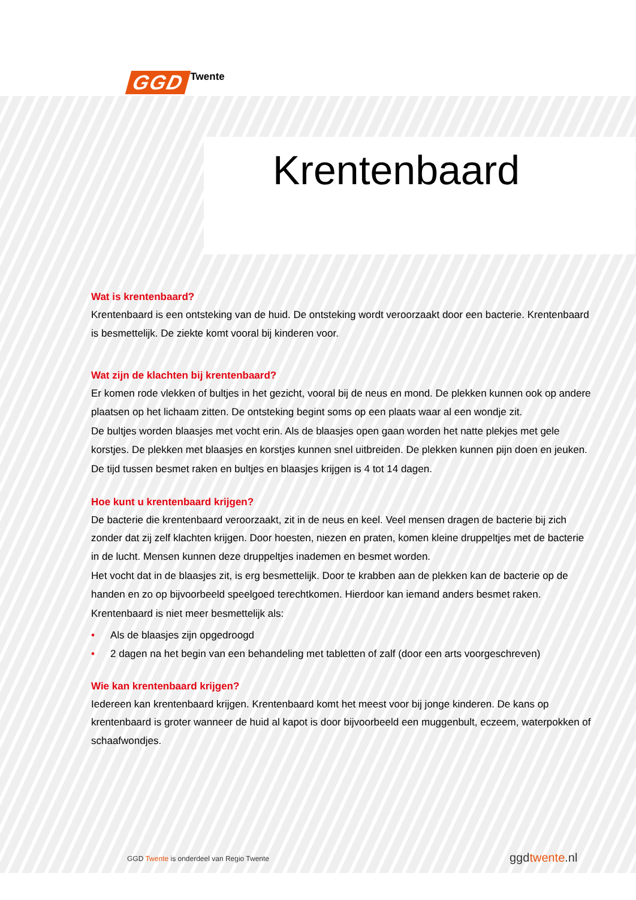GGD Twente
Krentenbaard
Wat is krentenbaard?
Krentenbaard is een ontsteking van de huid. De ontsteking wordt veroorzaakt door een bacterie. Krentenbaard is besmettelijk. De ziekte komt vooral bij kinderen voor.
Wat zijn de klachten bij krentenbaard?
Er komen rode vlekken of bultjes in het gezicht, vooral bij de neus en mond. De plekken kunnen ook op andere plaatsen op het lichaam zitten. De ontsteking begint soms op een plaats waar al een wondje zit.
De bultjes worden blaasjes met vocht erin. Als de blaasjes open gaan worden het natte plekjes met gele korstjes. De plekken met blaasjes en korstjes kunnen snel uitbreiden. De plekken kunnen pijn doen en jeuken.
De tijd tussen besmet raken en bultjes en blaasjes krijgen is 4 tot 14 dagen.
Hoe kunt u krentenbaard krijgen?
De bacterie die krentenbaard veroorzaakt, zit in de neus en keel. Veel mensen dragen de bacterie bij zich zonder dat zij zelf klachten krijgen. Door hoesten, niezen en praten, komen kleine druppeltjes met de bacterie in de lucht. Mensen kunnen deze druppeltjes inademen en besmet worden.
Het vocht dat in de blaasjes zit, is erg besmettelijk. Door te krabben aan de plekken kan de bacterie op de handen en zo op bijvoorbeeld speelgoed terechtkomen. Hierdoor kan iemand anders besmet raken.
Krentenbaard is niet meer besmettelijk als:
• Als de blaasjes zijn opgedroogd
• 2 dagen na het begin van een behandeling met tabletten of zalf (door een arts voorgeschreven)
Wie kan krentenbaard krijgen?
Iedereen kan krentenbaard krijgen. Krentenbaard komt het meest voor bij jonge kinderen. De kans op krentenbaard is groter wanneer de huid al kapot is door bijvoorbeeld een muggenbult, eczeem, waterpokken of schaafwondjes.
GGD Twente is onderdeel van Regio Twente
ggdtwente.nl